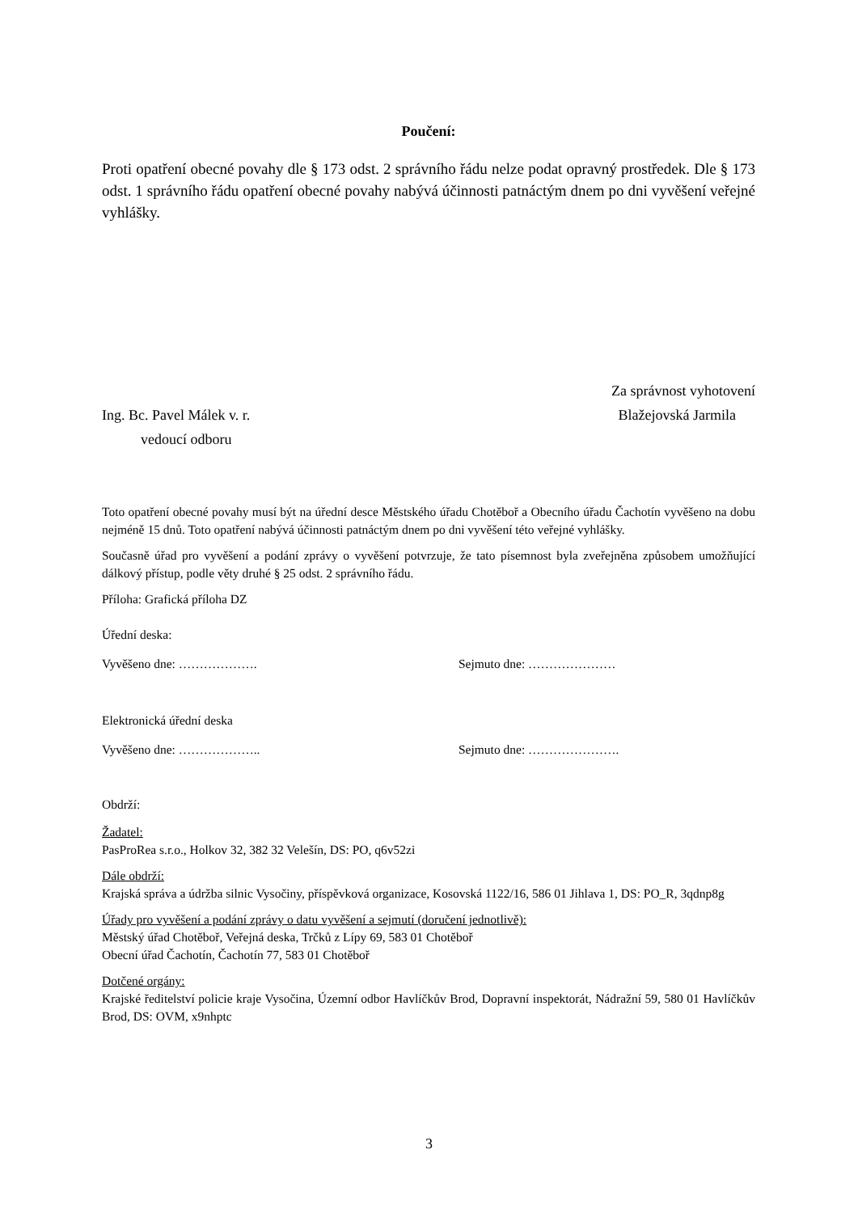Poučení:
Proti opatření obecné povahy dle § 173 odst. 2 správního řádu nelze podat opravný prostředek. Dle § 173 odst. 1 správního řádu opatření obecné povahy nabývá účinnosti patnáctým dnem po dni vyvěšení veřejné vyhlášky.
Za správnost vyhotovení
Ing. Bc. Pavel Málek v. r. Blažejovská Jarmila
vedoucí odboru
Toto opatření obecné povahy musí být na úřední desce Městského úřadu Chotěboř a Obecního úřadu Čachotín vyvěšeno na dobu nejméně 15 dnů. Toto opatření nabývá účinnosti patnáctým dnem po dni vyvěšení této veřejné vyhlášky.
Současně úřad pro vyvěšení a podání zprávy o vyvěšení potvrzuje, že tato písemnost byla zveřejněna způsobem umožňující dálkový přístup, podle věty druhé § 25 odst. 2 správního řádu.
Příloha: Grafická příloha DZ
Úřední deska:
Vyvěšeno dne: ………………. Sejmuto dne: …………………
Elektronická úřední deska
Vyvěšeno dne: ……………….. Sejmuto dne: ………………….
Obdrží:
Žadatel:
PasProRea s.r.o., Holkov 32, 382 32 Velešín, DS: PO, q6v52zi
Dále obdrží:
Krajská správa a údržba silnic Vysočiny, příspěvková organizace, Kosovská 1122/16, 586 01 Jihlava 1, DS: PO_R, 3qdnp8g
Úřady pro vyvěšení a podání zprávy o datu vyvěšení a sejmutí (doručení jednotlivě):
Městský úřad Chotěboř, Veřejná deska, Trčků z Lípy 69, 583 01 Chotěboř
Obecní úřad Čachotín, Čachotín 77, 583 01 Chotěboř
Dotčené orgány:
Krajské ředitelství policie kraje Vysočina, Územní odbor Havlíčkův Brod, Dopravní inspektorát, Nádražní 59, 580 01 Havlíčkův Brod, DS: OVM, x9nhptc
3